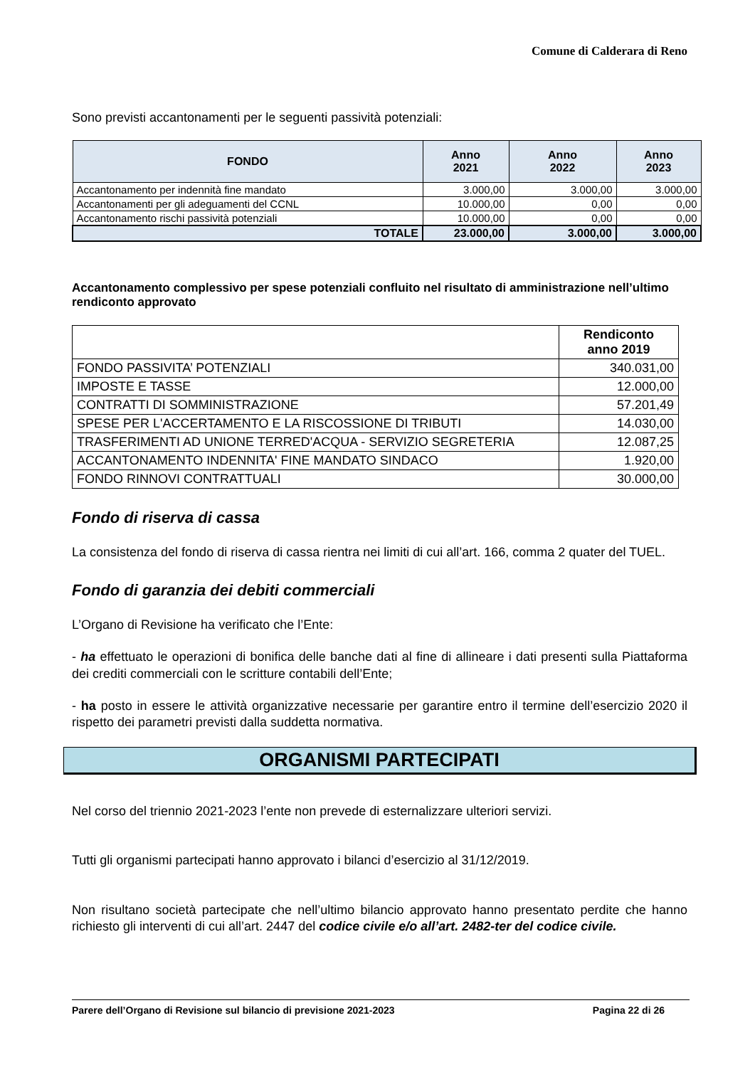Comune di Calderara di Reno
Sono previsti accantonamenti per le seguenti passività potenziali:
| FONDO | Anno 2021 | Anno 2022 | Anno 2023 |
| --- | --- | --- | --- |
| Accantonamento per indennità fine mandato | 3.000,00 | 3.000,00 | 3.000,00 |
| Accantonamenti per gli adeguamenti del CCNL | 10.000,00 | 0,00 | 0,00 |
| Accantonamento rischi passività potenziali | 10.000,00 | 0,00 | 0,00 |
| TOTALE | 23.000,00 | 3.000,00 | 3.000,00 |
Accantonamento complessivo per spese potenziali confluito nel risultato di amministrazione nell’ultimo rendiconto approvato
| | Rendiconto anno 2019 |
| --- | --- |
| FONDO PASSIVITA’ POTENZIALI | 340.031,00 |
| IMPOSTE E TASSE | 12.000,00 |
| CONTRATTI DI SOMMINISTRAZIONE | 57.201,49 |
| SPESE PER L'ACCERTAMENTO E LA RISCOSSIONE DI TRIBUTI | 14.030,00 |
| TRASFERIMENTI AD UNIONE TERRED'ACQUA - SERVIZIO SEGRETERIA | 12.087,25 |
| ACCANTONAMENTO INDENNITA' FINE MANDATO SINDACO | 1.920,00 |
| FONDO RINNOVI CONTRATTUALI | 30.000,00 |
Fondo di riserva di cassa
La consistenza del fondo di riserva di cassa rientra nei limiti di cui all’art. 166, comma 2 quater del TUEL.
Fondo di garanzia dei debiti commerciali
L’Organo di Revisione ha verificato che l’Ente:
- ha effettuato le operazioni di bonifica delle banche dati al fine di allineare i dati presenti sulla Piattaforma dei crediti commerciali con le scritture contabili dell’Ente;
- ha posto in essere le attività organizzative necessarie per garantire entro il termine dell’esercizio 2020 il rispetto dei parametri previsti dalla suddetta normativa.
ORGANISMI PARTECIPATI
Nel corso del triennio 2021-2023 l’ente non prevede di esternalizzare ulteriori servizi.
Tutti gli organismi partecipati hanno approvato i bilanci d’esercizio al 31/12/2019.
Non risultano società partecipate che nell’ultimo bilancio approvato hanno presentato perdite che hanno richiesto gli interventi di cui all’art. 2447 del codice civile e/o all’art. 2482-ter del codice civile.
Parere dell’Organo di Revisione sul bilancio di previsione 2021-2023 Pagina 22 di 26